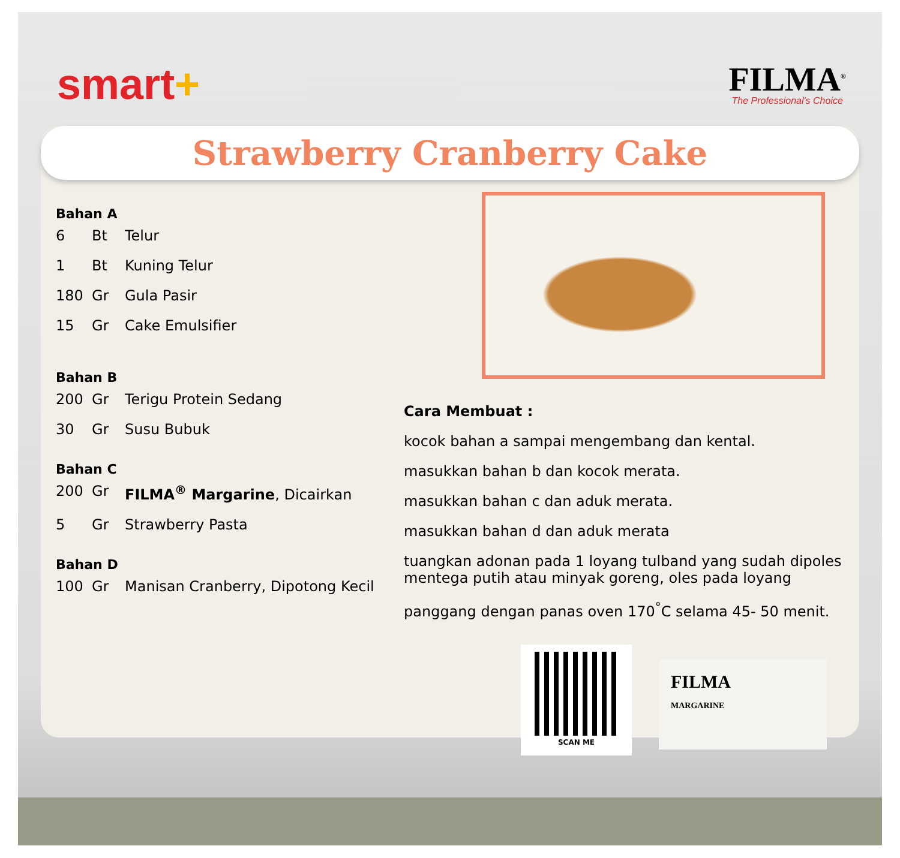smart+
FILMA<sup>®</sup>
The Professional's Choice
Strawberry Cranberry Cake
Bahan A
6 Bt Telur
1 Bt Kuning Telur
180 Gr Gula Pasir
15 Gr Cake Emulsifier
Bahan B
200 Gr Terigu Protein Sedang
30 Gr Susu Bubuk
Bahan C
200 Gr FILMA<sup>®</sup> Margarine, Dicairkan
5 Gr Strawberry Pasta
Bahan D
100 Gr Manisan Cranberry, Dipotong Kecil
Cara Membuat :
kocok bahan a sampai mengembang dan kental.
masukkan bahan b dan kocok merata.
masukkan bahan c dan aduk merata.
masukkan bahan d dan aduk merata
tuangkan adonan pada 1 loyang tulband yang sudah dipoles mentega putih atau minyak goreng, oles pada loyang
panggang dengan panas oven 170<sup>°</sup>C selama 45- 50 menit.
SCAN ME
FILMA
MARGARINE